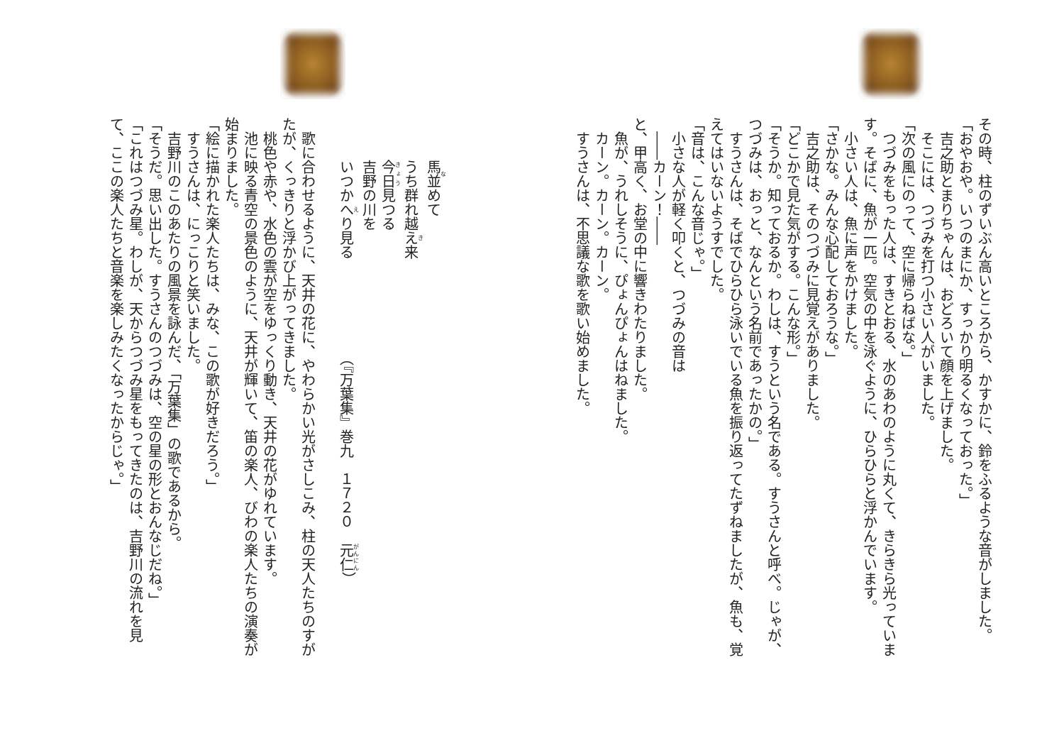その時、柱のずいぶん高いところから、かすかに、鈴をふるような音がしました。
「おやおや。いつのまにか、すっかり明るくなっておった。」
　吉之助とまりちゃんは、おどろいて顔を上げました。
　そこには、つづみを打つ小さい人がいました。
「次の風にのって、空に帰らねばな。」
　つづみをもった人は、すきとおる、水のあわのように丸くて、きらきら光っています。そばに、魚が一匹。空気の中を泳ぐように、ひらひらと浮かんでいます。
　小さい人は、魚に声をかけました。
「さかな。みんな心配しておろうな。」
　吉之助は、そのつづみに見覚えがありました。
「どこかで見た気がする。こんな形。」
「そうか。知っておるか。わしは、すうという名である。すうさんと呼べ。じゃが、つづみは、おっと、なんという名前であったかの。」
　すうさんは、そばでひらひら泳いでいる魚を振り返ってたずねましたが、魚も、覚えてはいないようすでした。
「音は、こんな音じゃ。」
　小さな人が軽く叩くと、つづみの音は
　――カーン！――
と、甲高く、お堂の中に響きわたりました。
　魚が、うれしそうに、ぴょんぴょんはねました。
　カーン。カーン。カーン。
　すうさんは、不思議な歌を歌い始めました。
　　　馬並めて
　　　うち群れ越え来
　　　今日見つる
　　　吉野の川を
　　　いつかへり見る　　　　　　　（『万葉集』巻九　１７２０　元仁）
　歌に合わせるように、天井の花に、やわらかい光がさしこみ、柱の天人たちのすがたが、くっきりと浮かび上がってきました。
　桃色や赤や、水色の雲が空をゆっくり動き、天井の花がゆれています。
　池に映る青空の景色のように、天井が輝いて、笛の楽人、びわの楽人たちの演奏が始まりました。
「絵に描かれた楽人たちは、みな、この歌が好きだろう。」
　すうさんは、にっこりと笑いました。
　吉野川のこのあたりの風景を詠んだ、「万葉集」の歌であるから。
「そうだ。思い出した。すうさんのつづみは、空の星の形とおんなじだね。」
「これはつづみ星。わしが、天からつづみ星をもってきたのは、吉野川の流れを見て、ここの楽人たちと音楽を楽しみたくなったからじゃ。」